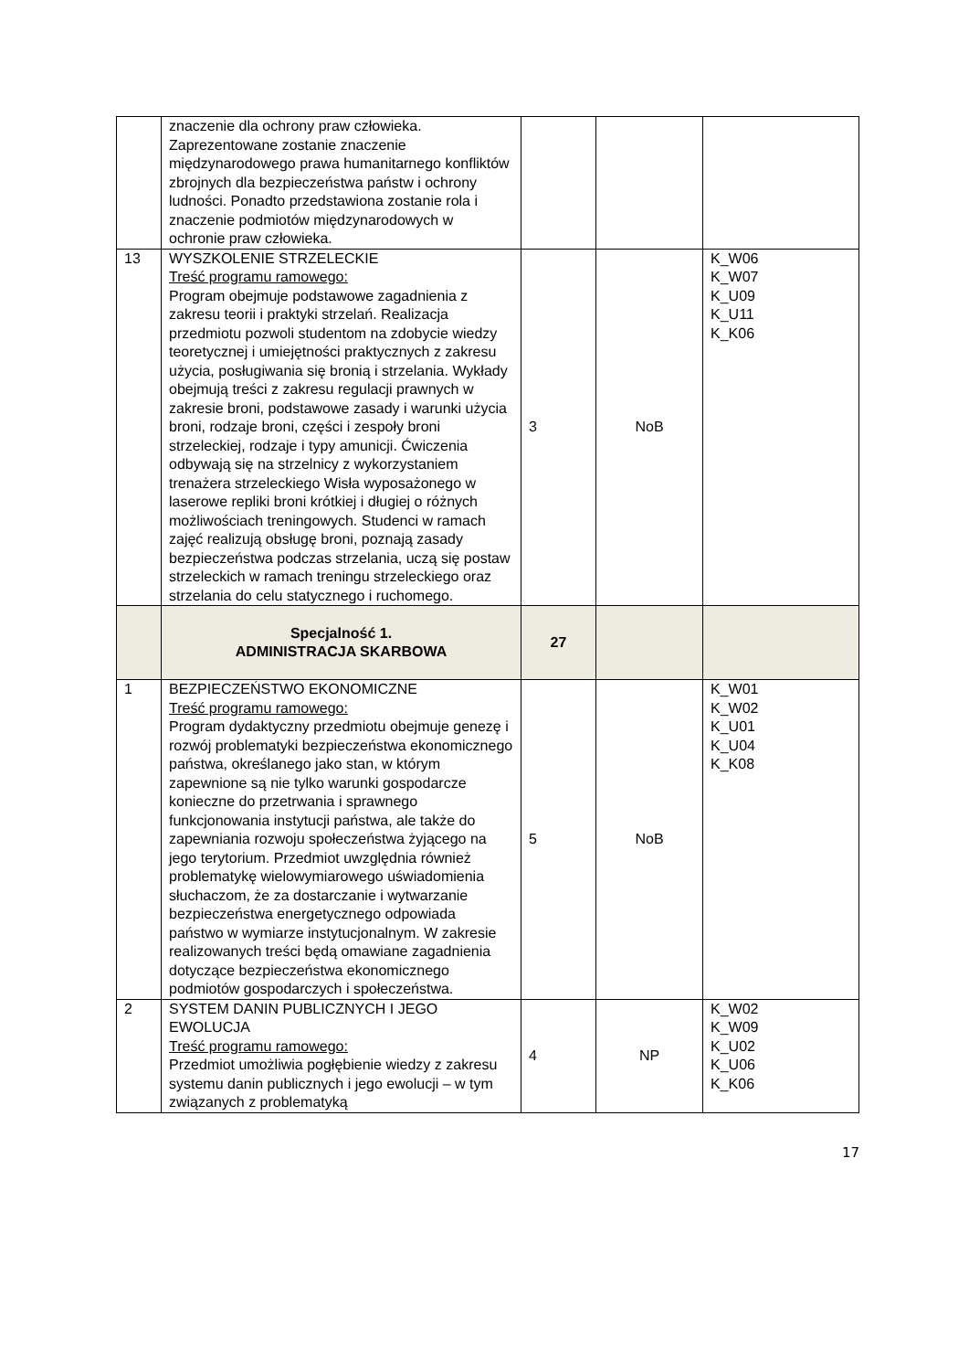| | znaczenie dla ochrony praw człowieka. Zaprezentowane zostanie znaczenie międzynarodowego prawa humanitarnego konfliktów zbrojnych dla bezpieczeństwa państw i ochrony ludności. Ponadto przedstawiona zostanie rola i znaczenie podmiotów międzynarodowych w ochronie praw człowieka. | | | |
| 13 | WYSZKOLENIE STRZELECKIE Treść programu ramowego: Program obejmuje podstawowe zagadnienia z zakresu teorii i praktyki strzelań. Realizacja przedmiotu pozwoli studentom na zdobycie wiedzy teoretycznej i umiejętności praktycznych z zakresu użycia, posługiwania się bronią i strzelania. Wykłady obejmują treści z zakresu regulacji prawnych w zakresie broni, podstawowe zasady i warunki użycia broni, rodzaje broni, części i zespoły broni strzeleckiej, rodzaje i typy amunicji. Ćwiczenia odbywają się na strzelnicy z wykorzystaniem trenażera strzeleckiego Wisła wyposażonego w laserowe repliki broni krótkiej i długiej o różnych możliwościach treningowych. Studenci w ramach zajęć realizują obsługę broni, poznają zasady bezpieczeństwa podczas strzelania, uczą się postaw strzeleckich w ramach treningu strzeleckiego oraz strzelania do celu statycznego i ruchomego. | 3 | NoB | K_W06 K_W07 K_U09 K_U11 K_K06 |
| | Specjalność 1. ADMINISTRACJA SKARBOWA | 27 | | |
| 1 | BEZPIECZEŃSTWO EKONOMICZNE Treść programu ramowego: Program dydaktyczny przedmiotu obejmuje genezę i rozwój problematyki bezpieczeństwa ekonomicznego państwa, określanego jako stan, w którym zapewnione są nie tylko warunki gospodarcze konieczne do przetrwania i sprawnego funkcjonowania instytucji państwa, ale także do zapewniania rozwoju społeczeństwa żyjącego na jego terytorium. Przedmiot uwzględnia również problematykę wielowymiarowego uświadomienia słuchaczom, że za dostarczanie i wytwarzanie bezpieczeństwa energetycznego odpowiada państwo w wymiarze instytucjonalnym. W zakresie realizowanych treści będą omawiane zagadnienia dotyczące bezpieczeństwa ekonomicznego podmiotów gospodarczych i społeczeństwa. | 5 | NoB | K_W01 K_W02 K_U01 K_U04 K_K08 |
| 2 | SYSTEM DANIN PUBLICZNYCH I JEGO EWOLUCJA Treść programu ramowego: Przedmiot umożliwia pogłębienie wiedzy z zakresu systemu danin publicznych i jego ewolucji – w tym związanych z problematyką | 4 | NP | K_W02 K_W09 K_U02 K_U06 K_K06 |
17